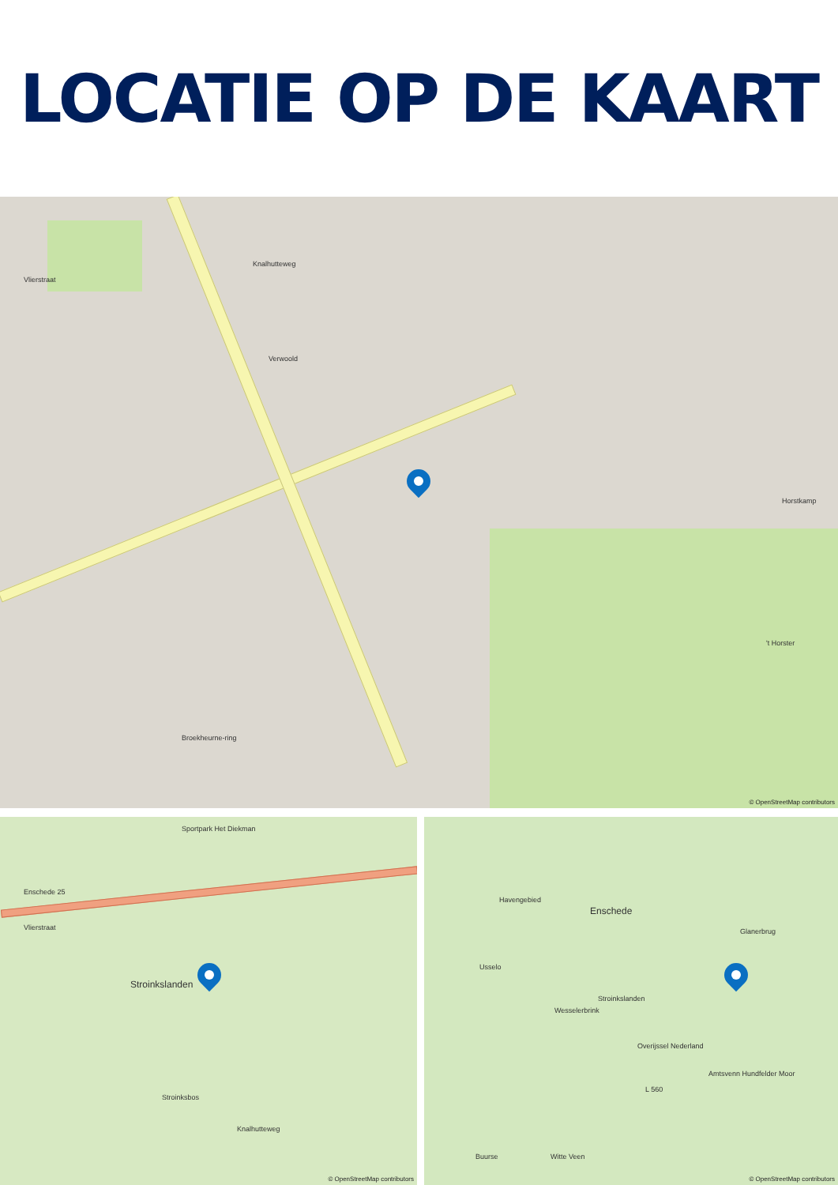LOCATIE OP DE KAART
Vlierstraat
Verwoold
Broekheurne-ring
Knalhutteweg
Horstkamp
't Horster
© OpenStreetMap contributors
Sportpark Het Diekman
Enschede 25
Vlierstraat
Stroinkslanden
Stroinksbos
Knalhutteweg
© OpenStreetMap contributors
Havengebied
Enschede
Glanerbrug
Usselo
Wesselerbrink
Stroinkslanden
Overijssel Nederland
Amtsvenn Hundfelder Moor
Buurse Witte Veen
L 560
© OpenStreetMap contributors